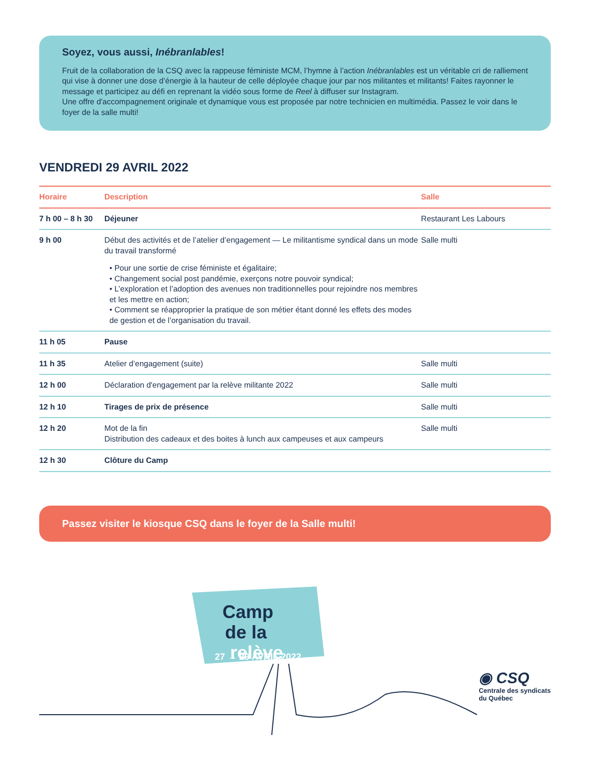Soyez, vous aussi, Inébranlables!
Fruit de la collaboration de la CSQ avec la rappeuse féministe MCM, l’hymne à l’action Inébranlables est un véritable cri de ralliement qui vise à donner une dose d’énergie à la hauteur de celle déployée chaque jour par nos militantes et militants! Faites rayonner le message et participez au défi en reprenant la vidéo sous forme de Reel à diffuser sur Instagram.
Une offre d'accompagnement originale et dynamique vous est proposée par notre technicien en multimédia. Passez le voir dans le foyer de la salle multi!
VENDREDI 29 AVRIL 2022
| Horaire | Description | Salle |
| --- | --- | --- |
| 7 h 00 – 8 h 30 | Déjeuner | Restaurant Les Labours |
| 9 h 00 | Début des activités et de l’atelier d’engagement — Le militantisme syndical dans un mode du travail transformé • Pour une sortie de crise féministe et égalitaire; • Changement social post pandémie, exerçons notre pouvoir syndical; • L’exploration et l’adoption des avenues non traditionnelles pour rejoindre nos membres et les mettre en action; • Comment se réapproprier la pratique de son métier étant donné les effets des modes de gestion et de l’organisation du travail. | Salle multi |
| 11 h 05 | Pause | |
| 11 h 35 | Atelier d’engagement (suite) | Salle multi |
| 12 h 00 | Déclaration d'engagement par la relève militante 2022 | Salle multi |
| 12 h 10 | Tirages de prix de présence | Salle multi |
| 12 h 20 | Mot de la fin Distribution des cadeaux et des boites à lunch aux campeuses et aux campeurs | Salle multi |
| 12 h 30 | Clôture du Camp | |
Passez visiter le kiosque CSQ dans le foyer de la Salle multi!
Camp
de la
relève
27 → 29 AVRIL 2022
◉ CSQ
Centrale des syndicats
du Québec